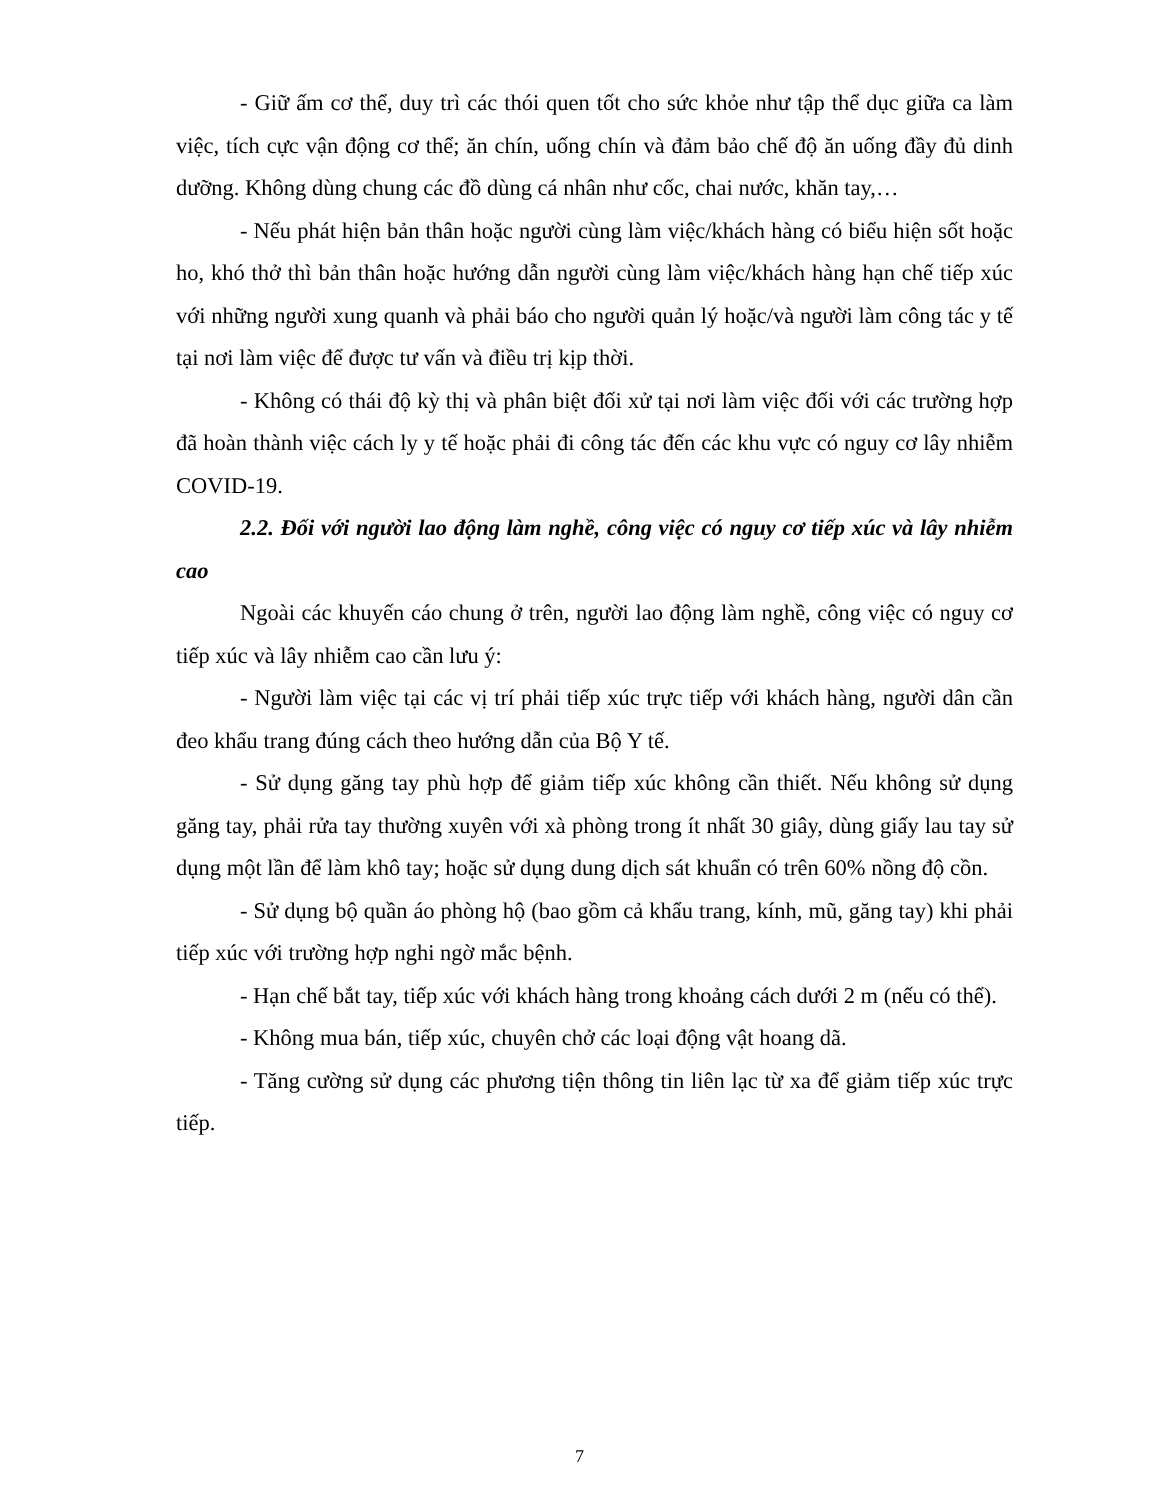- Giữ ấm cơ thể, duy trì các thói quen tốt cho sức khỏe như tập thể dục giữa ca làm việc, tích cực vận động cơ thể; ăn chín, uống chín và đảm bảo chế độ ăn uống đầy đủ dinh dưỡng. Không dùng chung các đồ dùng cá nhân như cốc, chai nước, khăn tay,…
- Nếu phát hiện bản thân hoặc người cùng làm việc/khách hàng có biểu hiện sốt hoặc ho, khó thở thì bản thân hoặc hướng dẫn người cùng làm việc/khách hàng hạn chế tiếp xúc với những người xung quanh và phải báo cho người quản lý hoặc/và người làm công tác y tế tại nơi làm việc để được tư vấn và điều trị kịp thời.
- Không có thái độ kỳ thị và phân biệt đối xử tại nơi làm việc đối với các trường hợp đã hoàn thành việc cách ly y tế hoặc phải đi công tác đến các khu vực có nguy cơ lây nhiễm COVID-19.
2.2. Đối với người lao động làm nghề, công việc có nguy cơ tiếp xúc và lây nhiễm cao
Ngoài các khuyến cáo chung ở trên, người lao động làm nghề, công việc có nguy cơ tiếp xúc và lây nhiễm cao cần lưu ý:
- Người làm việc tại các vị trí phải tiếp xúc trực tiếp với khách hàng, người dân cần đeo khẩu trang đúng cách theo hướng dẫn của Bộ Y tế.
- Sử dụng găng tay phù hợp để giảm tiếp xúc không cần thiết. Nếu không sử dụng găng tay, phải rửa tay thường xuyên với xà phòng trong ít nhất 30 giây, dùng giấy lau tay sử dụng một lần để làm khô tay; hoặc sử dụng dung dịch sát khuẩn có trên 60% nồng độ cồn.
- Sử dụng bộ quần áo phòng hộ (bao gồm cả khẩu trang, kính, mũ, găng tay) khi phải tiếp xúc với trường hợp nghi ngờ mắc bệnh.
- Hạn chế bắt tay, tiếp xúc với khách hàng trong khoảng cách dưới 2 m (nếu có thể).
- Không mua bán, tiếp xúc, chuyên chở các loại động vật hoang dã.
- Tăng cường sử dụng các phương tiện thông tin liên lạc từ xa để giảm tiếp xúc trực tiếp.
7